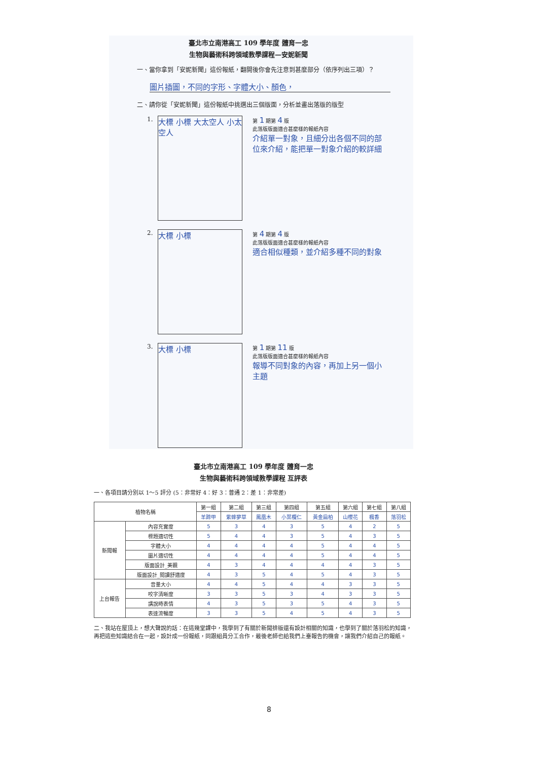臺北市立南港高工 109 學年度 體育一忠
生物與藝術科跨領域教學課程—安妮新聞
一、當你拿到「安妮新聞」這份報紙，翻開後你會先注意到甚麼部分（依序列出三項）？
圖片插圖，不同的字形、字體大小、顏色，
二、請你從「安妮新聞」這份報紙中挑選出三個版面，分析並畫出落版的版型
1.
大標 小標 大太空人 小太空人
第 1 期第 4 版
此落版版面適合甚麼樣的報紙內容
介紹單一對象，且細分出各個不同的部位來介紹，能把單一對象介紹的較詳細
2.
大標 小標
第 4 期第 4 版
此落版版面適合甚麼樣的報紙內容
適合相似種類，並介紹多種不同的對象
3.
大標 小標
第 1 期第 11 版
此落版版面適合甚麼樣的報紙內容
報導不同對象的內容，再加上另一個小主題
臺北市立南港高工 109 學年度 體育一忠
生物與藝術科跨領域教學課程 互評表
一、各項目請分別以 1～5 評分 (5：非常好 4：好 3：普通 2：差 1：非常差)
| 植物名稱 | | 第一組 | 第二組 | 第三組 | 第四組 | 第五組 | 第六組 | 第七組 | 第八組 |
| --- | --- | --- | --- | --- | --- | --- | --- | --- | --- |
| | | 羊蹄甲 | 紫蟀夢草 | 鳳凰木 | 小葉欖仁 | 黃金扁柏 | 山櫻花 | 楓香 | 落羽松 |
| 新聞報 | 內容充實度 | 5 | 3 | 4 | 3 | 5 | 4 | 2 | 5 |
| | 標題適切性 | 5 | 4 | 4 | 3 | 5 | 4 | 3 | 5 |
| | 字體大小 | 4 | 4 | 4 | 4 | 5 | 4 | 4 | 5 |
| | 圖片適切性 | 4 | 4 | 4 | 4 | 5 | 4 | 4 | 5 |
| | 版面設計_美觀 | 4 | 3 | 4 | 4 | 4 | 4 | 3 | 5 |
| | 版面設計_閱讀舒適度 | 4 | 3 | 5 | 4 | 5 | 4 | 3 | 5 |
| 上台報告 | 音量大小 | 4 | 4 | 5 | 4 | 4 | 3 | 3 | 5 |
| | 咬字清晰度 | 3 | 3 | 5 | 3 | 4 | 3 | 3 | 5 |
| | 講說時表情 | 4 | 3 | 5 | 3 | 5 | 4 | 3 | 5 |
| | 表達流暢度 | 3 | 3 | 5 | 4 | 5 | 4 | 3 | 5 |
二、我站在屋頂上，想大聲說的話：在這幾堂課中，我學到了有關於新聞排版還有設計相關的知識，也學到了關於落羽松的知識，再把這些知識結合在一起，設計成一份報紙，同跟組員分工合作，最後老師也給我們上臺報告的機會，讓我們介紹自己的報紙。
8